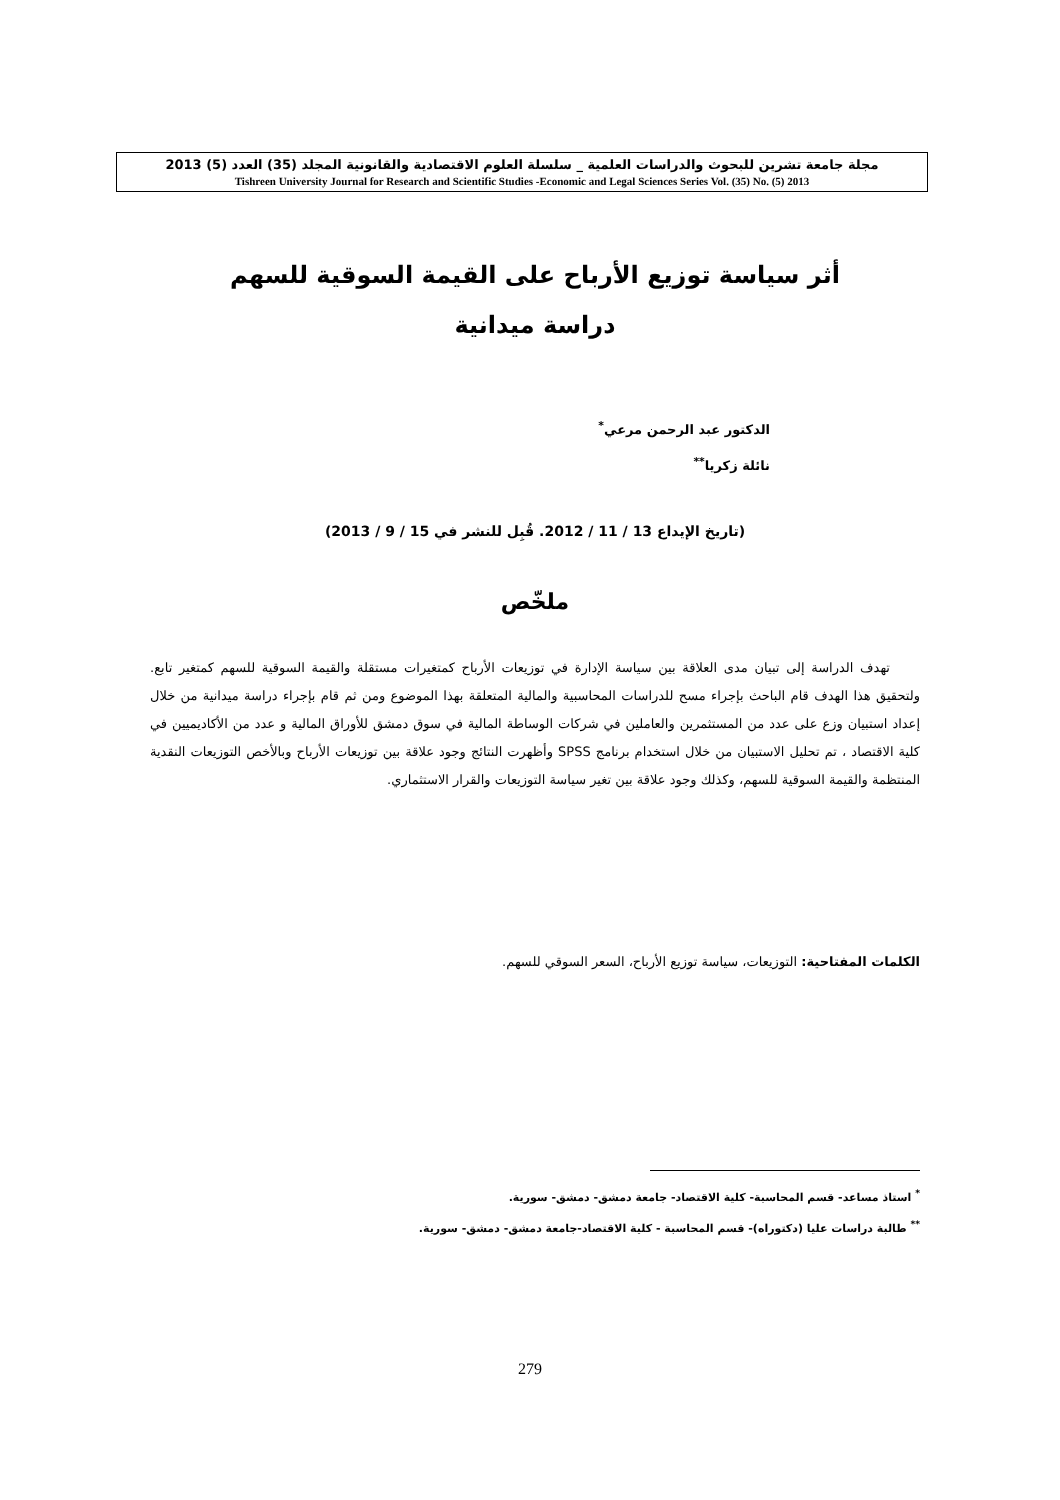مجلة جامعة تشرين للبحوث والدراسات العلمية _ سلسلة العلوم الاقتصادية والقانونية المجلد (35) العدد (5) 2013
Tishreen University Journal for Research and Scientific Studies -Economic and Legal Sciences Series Vol. (35) No. (5) 2013
أثر سياسة توزيع الأرباح على القيمة السوقية للسهم
دراسة ميدانية
الدكتور عبد الرحمن مرعي<sup>*</sup>
نائلة زكريا<sup>**</sup>
(تاريخ الإيداع 13 / 11 / 2012. قُبِل للنشر في 15 / 9 / 2013)
ملخّص
تهدف الدراسة إلى تبيان مدى العلاقة بين سياسة الإدارة في توزيعات الأرباح كمتغيرات مستقلة والقيمة السوقية للسهم كمتغير تابع. ولتحقيق هذا الهدف قام الباحث بإجراء مسح للدراسات المحاسبية والمالية المتعلقة بهذا الموضوع ومن ثم قام بإجراء دراسة ميدانية من خلال إعداد استبيان وزع على عدد من المستثمرين والعاملين في شركات الوساطة المالية في سوق دمشق للأوراق المالية و عدد من الأكاديميين في كلية الاقتصاد ، تم تحليل الاستبيان من خلال استخدام برنامج SPSS وأظهرت النتائج وجود علاقة بين توزيعات الأرباح وبالأخص التوزيعات النقدية المنتظمة والقيمة السوقية للسهم، وكذلك وجود علاقة بين تغير سياسة التوزيعات والقرار الاستثماري.
الكلمات المفتاحية: التوزيعات، سياسة توزيع الأرباح، السعر السوقي للسهم.
<sup>*</sup> استاذ مساعد- قسم المحاسبة- كلية الاقتصاد- جامعة دمشق- دمشق- سورية.
<sup>**</sup> طالبة دراسات عليا (دكتوراه)- قسم المحاسبة - كلية الاقتصاد-جامعة دمشق- دمشق- سورية.
279